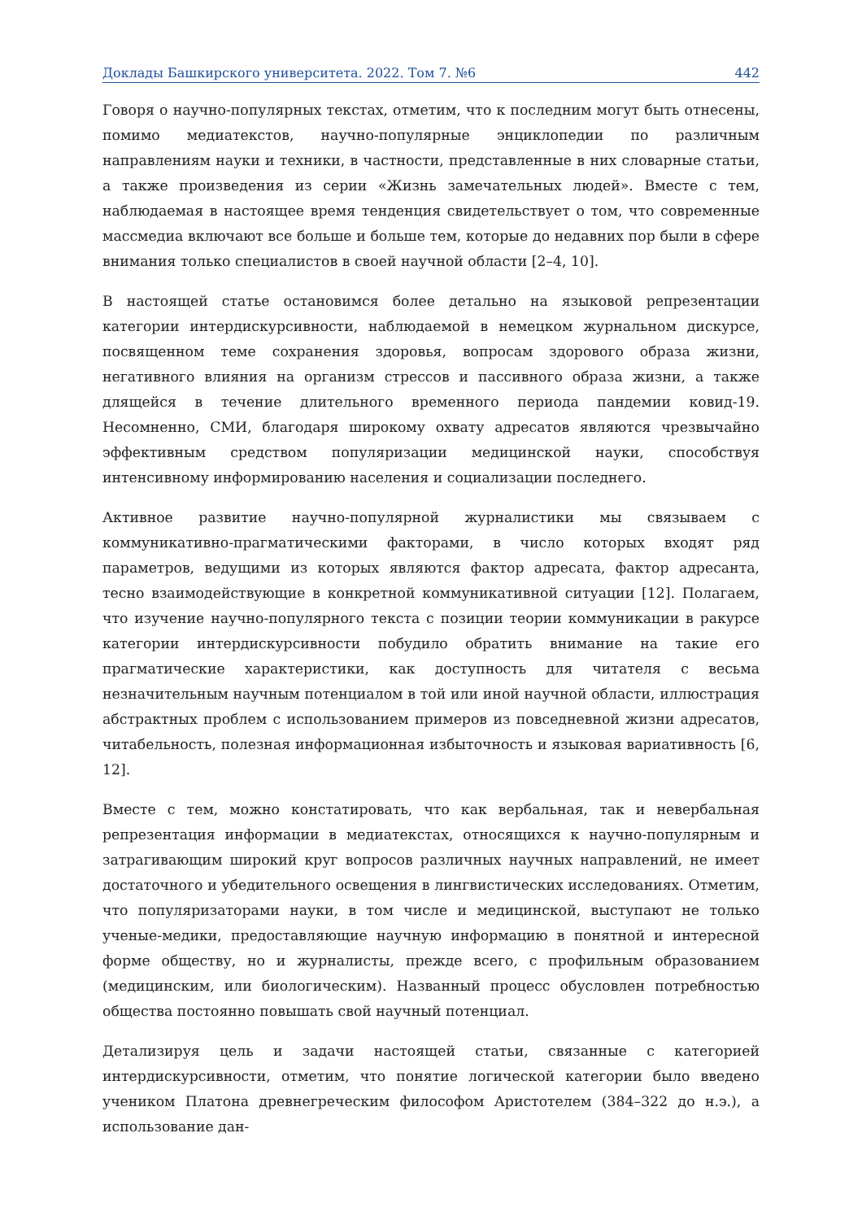Доклады Башкирского университета. 2022. Том 7. №6 442
Говоря о научно-популярных текстах, отметим, что к последним могут быть отнесены, помимо медиатекстов, научно-популярные энциклопедии по различным направлениям науки и техники, в частности, представленные в них словарные статьи, а также произведения из серии «Жизнь замечательных людей». Вместе с тем, наблюдаемая в настоящее время тенденция свидетельствует о том, что современные массмедиа включают все больше и больше тем, которые до недавних пор были в сфере внимания только специалистов в своей научной области [2–4, 10].
В настоящей статье остановимся более детально на языковой репрезентации категории интердискурсивности, наблюдаемой в немецком журнальном дискурсе, посвященном теме сохранения здоровья, вопросам здорового образа жизни, негативного влияния на организм стрессов и пассивного образа жизни, а также длящейся в течение длительного временного периода пандемии ковид-19. Несомненно, СМИ, благодаря широкому охвату адресатов являются чрезвычайно эффективным средством популяризации медицинской науки, способствуя интенсивному информированию населения и социализации последнего.
Активное развитие научно-популярной журналистики мы связываем с коммуникативно-прагматическими факторами, в число которых входят ряд параметров, ведущими из которых являются фактор адресата, фактор адресанта, тесно взаимодействующие в конкретной коммуникативной ситуации [12]. Полагаем, что изучение научно-популярного текста с позиции теории коммуникации в ракурсе категории интердискурсивности побудило обратить внимание на такие его прагматические характеристики, как доступность для читателя с весьма незначительным научным потенциалом в той или иной научной области, иллюстрация абстрактных проблем с использованием примеров из повседневной жизни адресатов, читабельность, полезная информационная избыточность и языковая вариативность [6, 12].
Вместе с тем, можно констатировать, что как вербальная, так и невербальная репрезентация информации в медиатекстах, относящихся к научно-популярным и затрагивающим широкий круг вопросов различных научных направлений, не имеет достаточного и убедительного освещения в лингвистических исследованиях. Отметим, что популяризаторами науки, в том числе и медицинской, выступают не только ученые-медики, предоставляющие научную информацию в понятной и интересной форме обществу, но и журналисты, прежде всего, с профильным образованием (медицинским, или биологическим). Названный процесс обусловлен потребностью общества постоянно повышать свой научный потенциал.
Детализируя цель и задачи настоящей статьи, связанные с категорией интердискурсивности, отметим, что понятие логической категории было введено учеником Платона древнегреческим философом Аристотелем (384–322 до н.э.), а использование дан-